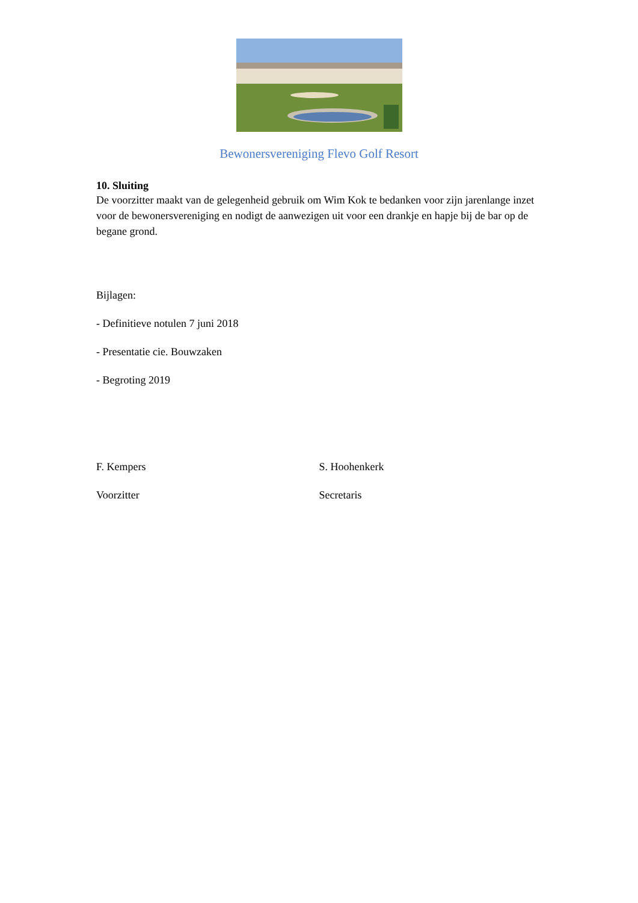Bewonersvereniging Flevo Golf Resort
10. Sluiting
De voorzitter maakt van de gelegenheid gebruik om Wim Kok te bedanken voor zijn jarenlange inzet voor de bewonersvereniging en nodigt de aanwezigen uit voor een drankje en hapje bij de bar op de begane grond.
Bijlagen:
- Definitieve notulen 7 juni 2018
- Presentatie cie. Bouwzaken
- Begroting 2019
F. Kempers
Voorzitter
S. Hoohenkerk
Secretaris